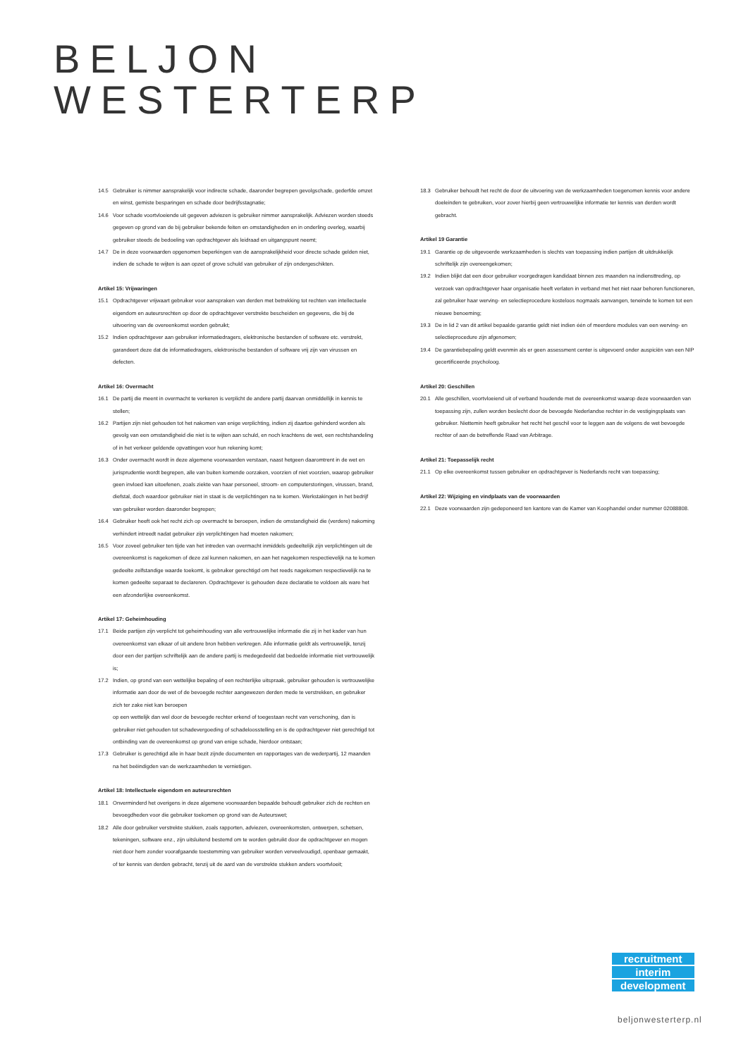BELJON
WESTERTERP
14.5 Gebruiker is nimmer aansprakelijk voor indirecte schade, daaronder begrepen gevolgschade, gederfde omzet en winst, gemiste besparingen en schade door bedrijfsstagnatie;
14.6 Voor schade voortvloeiende uit gegeven adviezen is gebruiker nimmer aansprakelijk. Adviezen worden steeds gegeven op grond van de bij gebruiker bekende feiten en omstandigheden en in onderling overleg, waarbij gebruiker steeds de bedoeling van opdrachtgever als leidraad en uitgangspunt neemt;
14.7 De in deze voorwaarden opgenomen beperkingen van de aansprakelijkheid voor directe schade gelden niet, indien de schade te wijten is aan opzet of grove schuld van gebruiker of zijn ondergeschikten.
Artikel 15: Vrijwaringen
15.1 Opdrachtgever vrijwaart gebruiker voor aanspraken van derden met betrekking tot rechten van intellectuele eigendom en auteursrechten op door de opdrachtgever verstrekte bescheiden en gegevens, die bij de uitvoering van de overeenkomst worden gebruikt;
15.2 Indien opdrachtgever aan gebruiker informatiedragers, elektronische bestanden of software etc. verstrekt, garandeert deze dat de informatiedragers, elektronische bestanden of software vrij zijn van virussen en defecten.
Artikel 16: Overmacht
16.1 De partij die meent in overmacht te verkeren is verplicht de andere partij daarvan onmiddellijk in kennis te stellen;
16.2 Partijen zijn niet gehouden tot het nakomen van enige verplichting, indien zij daartoe gehinderd worden als gevolg van een omstandigheid die niet is te wijten aan schuld, en noch krachtens de wet, een rechtshandeling of in het verkeer geldende opvattingen voor hun rekening komt;
16.3 Onder overmacht wordt in deze algemene voorwaarden verstaan, naast hetgeen daaromtrent in de wet en jurisprudentie wordt begrepen, alle van buiten komende oorzaken, voorzien of niet voorzien, waarop gebruiker geen invloed kan uitoefenen, zoals ziekte van haar personeel, stroom- en computerstoringen, virussen, brand, diefstal, doch waardoor gebruiker niet in staat is de verplichtingen na te komen. Werkstakingen in het bedrijf van gebruiker worden daaronder begrepen;
16.4 Gebruiker heeft ook het recht zich op overmacht te beroepen, indien de omstandigheid die (verdere) nakoming verhindert intreedt nadat gebruiker zijn verplichtingen had moeten nakomen;
16.5 Voor zoveel gebruiker ten tijde van het intreden van overmacht inmiddels gedeeltelijk zijn verplichtingen uit de overeenkomst is nagekomen of deze zal kunnen nakomen, en aan het nagekomen respectievelijk na te komen gedeelte zelfstandige waarde toekomt, is gebruiker gerechtigd om het reeds nagekomen respectievelijk na te komen gedeelte separaat te declareren. Opdrachtgever is gehouden deze declaratie te voldoen als ware het een afzonderlijke overeenkomst.
Artikel 17: Geheimhouding
17.1 Beide partijen zijn verplicht tot geheimhouding van alle vertrouwelijke informatie die zij in het kader van hun overeenkomst van elkaar of uit andere bron hebben verkregen. Alle informatie geldt als vertrouwelijk, tenzij door een der partijen schriftelijk aan de andere partij is medegedeeld dat bedoelde informatie niet vertrouwelijk is;
17.2 Indien, op grond van een wettelijke bepaling of een rechterlijke uitspraak, gebruiker gehouden is vertrouwelijke informatie aan door de wet of de bevoegde rechter aangewezen derden mede te verstrekken, en gebruiker zich ter zake niet kan beroepen
op een wettelijk dan wel door de bevoegde rechter erkend of toegestaan recht van verschoning, dan is gebruiker niet gehouden tot schadevergoeding of schadeloosstelling en is de opdrachtgever niet gerechtigd tot ontbinding van de overeenkomst op grond van enige schade, hierdoor ontstaan;
17.3 Gebruiker is gerechtigd alle in haar bezit zijnde documenten en rapportages van de wederpartij, 12 maanden na het beëindigden van de werkzaamheden te vernietigen.
Artikel 18: Intellectuele eigendom en auteursrechten
18.1 Onverminderd het overigens in deze algemene voorwaarden bepaalde behoudt gebruiker zich de rechten en bevoegdheden voor die gebruiker toekomen op grond van de Auteurswet;
18.2 Alle door gebruiker verstrekte stukken, zoals rapporten, adviezen, overeenkomsten, ontwerpen, schetsen, tekeningen, software enz., zijn uitsluitend bestemd om te worden gebruikt door de opdrachtgever en mogen niet door hem zonder voorafgaande toestemming van gebruiker worden verveelvoudigd, openbaar gemaakt, of ter kennis van derden gebracht, tenzij uit de aard van de verstrekte stukken anders voortvloeit;
18.3 Gebruiker behoudt het recht de door de uitvoering van de werkzaamheden toegenomen kennis voor andere doeleinden te gebruiken, voor zover hierbij geen vertrouwelijke informatie ter kennis van derden wordt gebracht.
Artikel 19 Garantie
19.1 Garantie op de uitgevoerde werkzaamheden is slechts van toepassing indien partijen dit uitdrukkelijk schriftelijk zijn overeengekomen;
19.2 Indien blijkt dat een door gebruiker voorgedragen kandidaat binnen zes maanden na indiensttreding, op verzoek van opdrachtgever haar organisatie heeft verlaten in verband met het niet naar behoren functioneren, zal gebruiker haar werving- en selectieprocedure kosteloos nogmaals aanvangen, teneinde te komen tot een nieuwe benoeming;
19.3 De in lid 2 van dit artikel bepaalde garantie geldt niet indien één of meerdere modules van een werving- en selectieprocedure zijn afgenomen;
19.4 De garantiebepaling geldt evenmin als er geen assessment center is uitgevoerd onder auspiciën van een NIP gecertificeerde psycholoog.
Artikel 20: Geschillen
20.1 Alle geschillen, voortvloeiend uit of verband houdende met de overeenkomst waarop deze voorwaarden van toepassing zijn, zullen worden beslecht door de bevoegde Nederlandse rechter in de vestigingsplaats van gebruiker. Niettemin heeft gebruiker het recht het geschil voor te leggen aan de volgens de wet bevoegde rechter of aan de betreffende Raad van Arbitrage.
Artikel 21: Toepasselijk recht
21.1 Op elke overeenkomst tussen gebruiker en opdrachtgever is Nederlands recht van toepassing;
Artikel 22: Wijziging en vindplaats van de voorwaarden
22.1 Deze voorwaarden zijn gedeponeerd ten kantore van de Kamer van Koophandel onder nummer 02088808.
recruitment
interim
development
beljonwesterterp.nl